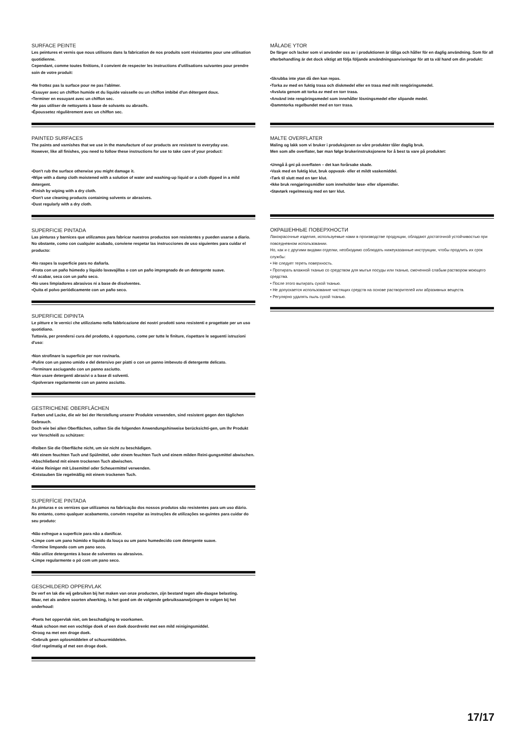SURFACE PEINTE
Les peintures et vernis que nous utilisons dans la fabrication de nos produits sont résistantes pour une utilisation quotidienne.
Cependant, comme toutes finitions, il convient de respecter les instructions d'utilisations suivantes pour prendre soin de votre produit:
•Ne frottez pas la surface pour ne pas l'abîmer.
•Essuyer avec un chiffon humide et du liquide vaisselle ou un chiffon imbibé d'un détergent doux.
•Terminer en essuyant avec un chiffon sec.
•Ne pas utiliser de nettoyants à base de solvants ou abrasifs.
•Époussetez régulièrement avec un chiffon sec.
PAINTED SURFACES
The paints and varnishes that we use in the manufacture of our products are resistant to everyday use.
However, like all finishes, you need to follow these instructions for use to take care of your product:
•Don't rub the surface otherwise you might damage it.
•Wipe with a damp cloth moistened with a solution of water and washing-up liquid or a cloth dipped in a mild detergent.
•Finish by wiping with a dry cloth.
•Don't use cleaning products containing solvents or abrasives.
•Dust regularly with a dry cloth.
SUPERFICIE PINTADA
Las pinturas y barnices que utilizamos para fabricar nuestros productos son resistentes y pueden usarse a diario. No obstante, como con cualquier acabado, conviene respetar las instrucciones de uso siguientes para cuidar el producto:
•No raspes la superficie para no dañarla.
•Frota con un paño húmedo y líquido lavavajillas o con un paño impregnado de un detergente suave.
•Al acabar, seca con un paño seco.
•No uses limpiadores abrasivos ni a base de disolventes.
•Quita el polvo periódicamente con un paño seco.
SUPERFICIE DIPINTA
Le pitture e le vernici che utilizziamo nella fabbricazione dei nostri prodotti sono resistenti e progettate per un uso quotidiano.
Tuttavia, per prendersi cura del prodotto, è opportuno, come per tutte le finiture, rispettare le seguenti istruzioni d'uso:
•Non strofinare la superficie per non rovinarla.
•Pulire con un panno umido e del detersivo per piatti o con un panno imbevuto di detergente delicato.
•Terminare asciugando con un panno asciutto.
•Non usare detergenti abrasivi o a base di solventi.
•Spolverare regolarmente con un panno asciutto.
GESTRICHENE OBERFLÄCHEN
Farben und Lacke, die wir bei der Herstellung unserer Produkte verwenden, sind resistent gegen den täglichen Gebrauch.
Doch wie bei allen Oberflächen, sollten Sie die folgenden Anwendungshinweise berücksichti-gen, um Ihr Produkt vor Verschleiß zu schützen:
•Reiben Sie die Oberfläche nicht, um sie nicht zu beschädigen.
•Mit einem feuchten Tuch und Spülmittel, oder einem feuchten Tuch und einem milden Reini-gungsmittel abwischen.
•Abschließend mit einem trockenen Tuch abwischen.
•Keine Reiniger mit Lösemittel oder Scheuermittel verwenden.
•Entstauben Sie regelmäßig mit einem trockenen Tuch.
SUPERFÍCIE PINTADA
As pinturas e os vernizes que utilizamos na fabricação dos nossos produtos são resistentes para um uso diário.
No entanto, como qualquer acabamento, convém respeitar as instruções de utilizações se-guintes para cuidar do seu produto:
•Não esfregue a superfície para não a danificar.
•Limpe com um pano húmido e líquido da louça ou um pano humedecido com detergente suave.
•Termine limpando com um pano seco.
•Não utilize detergentes à base de solventes ou abrasivos.
•Limpe regularmente o pó com um pano seco.
GESCHILDERD OPPERVLAK
De verf en lak die wij gebruiken bij het maken van onze producten, zijn bestand tegen alle-daagse belasting.
Maar, net als andere soorten afwerking, is het goed om de volgende gebruiksaanwijzingen te volgen bij het onderhoud:
•Poets het oppervlak niet, om beschadiging te voorkomen.
•Maak schoon met een vochtige doek of een doek doordrenkt met een mild reinigingsmiddel.
•Droog na met een droge doek.
•Gebruik geen oplosmiddelen of schuurmiddelen.
•Stof regelmatig af met een droge doek.
MÅLADE YTOR
De färger och lacker som vi använder oss av i produktionen är tåliga och håller för en daglig användning. Som för all efterbehandling är det dock viktigt att följa följande användningsanvisningar för att ta väl hand om din produkt:
•Skrubba inte ytan då den kan repas.
•Torka av med en fuktig trasa och diskmedel eller en trasa med milt rengöringsmedel.
•Avsluta genom att torka av med en torr trasa.
•Använd inte rengöringsmedel som innehåller lösningsmedel eller slipande medel.
•Dammtorka regelbundet med en torr trasa.
MALTE OVERFLATER
Maling og lakk som vi bruker i produksjonen av våre produkter tåler daglig bruk.
Men som alle overflater, bør man følge brukerinstruksjonene for å best ta vare på produktet:
•Unngå å gni på overflaten – det kan forårsake skade.
•Vask med en fuktig klut, bruk oppvask- eller et mildt vaskemiddel.
•Tørk til slutt med en tørr klut.
•Ikke bruk rengjøringsmidler som inneholder løse- eller slipemidler.
•Støvtørk regelmessig med en tørr klut.
ОКРАШЕННЫЕ ПОВЕРХНОСТИ
Лакокрасочные изделия, используемые нами в производстве продукции, обладают достаточной устойчивостью при повседневном использовании.
Но, как и с другими видами отделки, необходимо соблюдать нижеуказанные инструкции, чтобы продлить их срок службы:
• Не следует тереть поверхность.
• Протирать влажной тканью со средством для мытья посуды или тканью, смоченной слабым раствором моющего средства.
• После этого вытирать сухой тканью.
• Не допускается использование чистящих средств на основе растворителей или абразивных веществ.
• Регулярно удалять пыль сухой тканью.
17/17